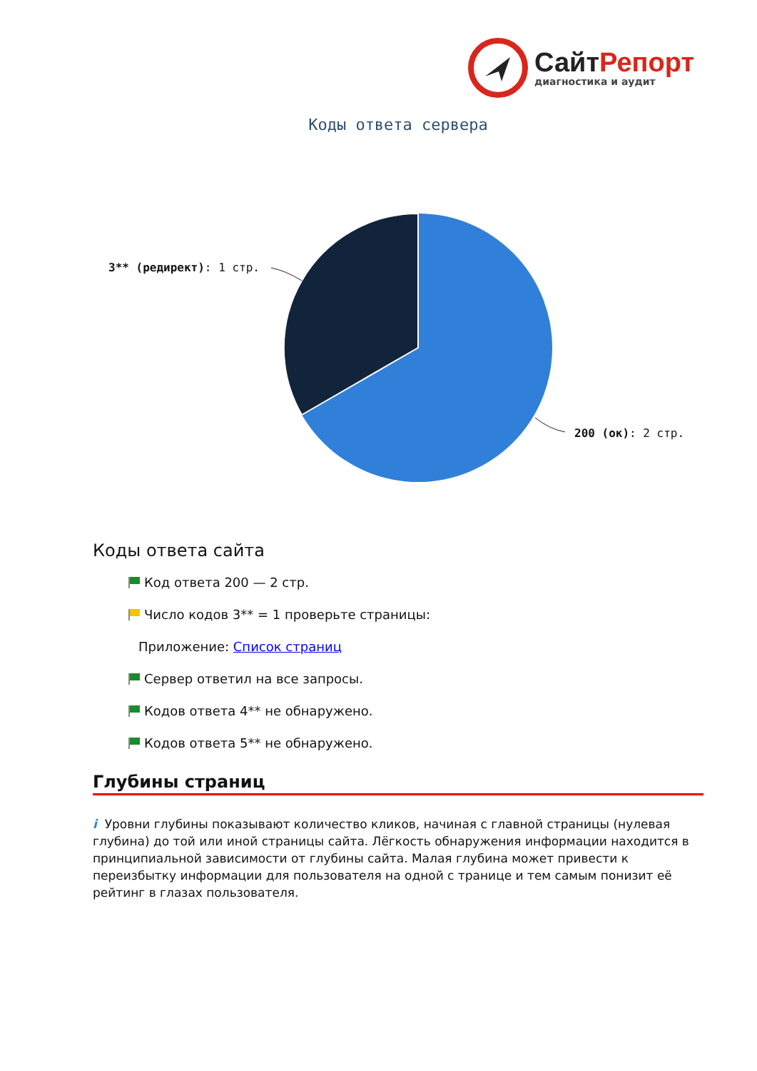Сайт Репорт
диагностика и аудит
Коды ответа сервера
3** (редирект): 1 стр.
200 (ок): 2 стр.
Коды ответа сайта
Код ответа 200 — 2 стр.
Число кодов 3** = 1 проверьте страницы:
Приложение: Список страниц
Сервер ответил на все запросы.
Кодов ответа 4** не обнаружено.
Кодов ответа 5** не обнаружено.
Глубины страниц
i Уровни глубины показывают количество кликов, начиная с главной страницы (нулевая глубина) до той или иной страницы сайта. Лёгкость обнаружения информации находится в принципиальной зависимости от глубины сайта. Малая глубина может привести к переизбытку информации для пользователя на одной с транице и тем самым понизит её рейтинг в глазах пользователя.